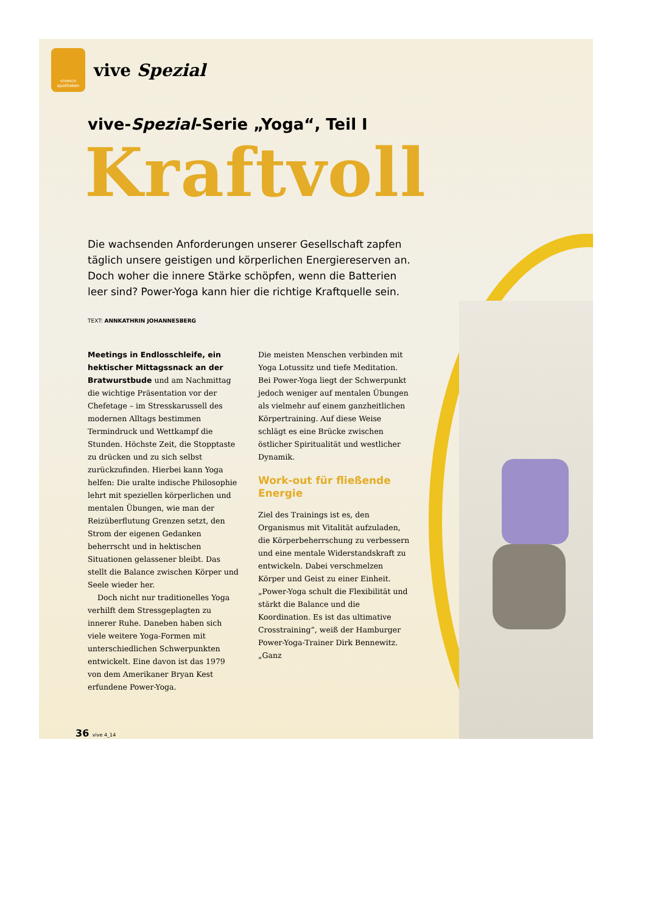vivesco apotheken
vive Spezial
vive-Spezial-Serie „Yoga“, Teil I
Kraftvoll
Die wachsenden Anforderungen unserer Gesellschaft zapfen täglich unsere geistigen und körperlichen Energiereserven an. Doch woher die innere Stärke schöpfen, wenn die Batterien leer sind? Power-Yoga kann hier die richtige Kraftquelle sein.
TEXT: ANNKATHRIN JOHANNESBERG
Meetings in Endlosschleife, ein hektischer Mittagssnack an der Bratwurstbude und am Nachmittag die wichtige Präsentation vor der Chefetage – im Stresskarussell des modernen Alltags bestimmen Termindruck und Wettkampf die Stunden. Höchste Zeit, die Stopptaste zu drücken und zu sich selbst zurückzufinden. Hierbei kann Yoga helfen: Die uralte indische Philosophie lehrt mit speziellen körperlichen und mentalen Übungen, wie man der Reizüberflutung Grenzen setzt, den Strom der eigenen Gedanken beherrscht und in hektischen Situationen gelassener bleibt. Das stellt die Balance zwischen Körper und Seele wieder her.
Doch nicht nur traditionelles Yoga verhilft dem Stressgeplagten zu innerer Ruhe. Daneben haben sich viele weitere Yoga-Formen mit unterschiedlichen Schwerpunkten entwickelt. Eine davon ist das 1979 von dem Amerikaner Bryan Kest erfundene Power-Yoga.
Die meisten Menschen verbinden mit Yoga Lotussitz und tiefe Meditation. Bei Power-Yoga liegt der Schwerpunkt jedoch weniger auf mentalen Übungen als vielmehr auf einem ganzheitlichen Körpertraining. Auf diese Weise schlägt es eine Brücke zwischen östlicher Spiritualität und westlicher Dynamik.
Work-out für fließende Energie
Ziel des Trainings ist es, den Organismus mit Vitalität aufzuladen, die Körperbeherrschung zu verbessern und eine mentale Widerstandskraft zu entwickeln. Dabei verschmelzen Körper und Geist zu einer Einheit. „Power-Yoga schult die Flexibilität und stärkt die Balance und die Koordination. Es ist das ultimative Crosstraining“, weiß der Hamburger Power-Yoga-Trainer Dirk Bennewitz. „Ganz
36 vive 4_14